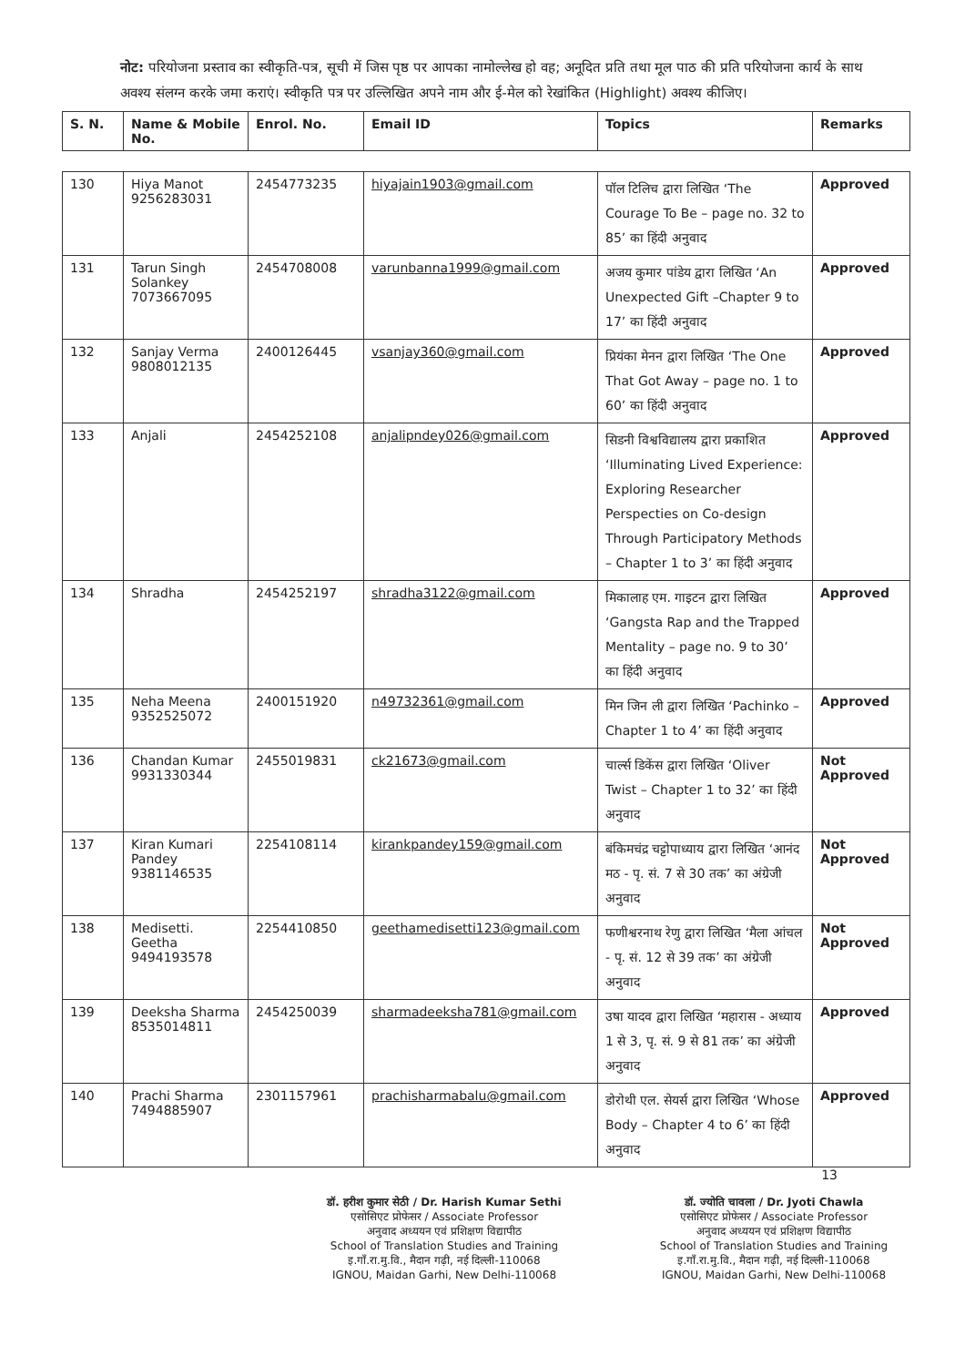नोट: परियोजना प्रस्ताव का स्वीकृति-पत्र, सूची में जिस पृष्ठ पर आपका नामोल्लेख हो वह; अनूदित प्रति तथा मूल पाठ की प्रति परियोजना कार्य के साथ अवश्य संलग्न करके जमा कराएं। स्वीकृति पत्र पर उल्लिखित अपने नाम और ई-मेल को रेखांकित (Highlight) अवश्य कीजिए।
| S. N. | Name & Mobile No. | Enrol. No. | Email ID | Topics | Remarks |
| --- | --- | --- | --- | --- | --- |
| 130 | Hiya Manot 9256283031 | 2454773235 | hiyajain1903@gmail.com | पॉल टिलिच द्वारा लिखित ‘The Courage To Be – page no. 32 to 85’ का हिंदी अनुवाद | Approved |
| 131 | Tarun Singh Solankey 7073667095 | 2454708008 | varunbanna1999@gmail.com | अजय कुमार पांडेय द्वारा लिखित ‘An Unexpected Gift –Chapter 9 to 17’ का हिंदी अनुवाद | Approved |
| 132 | Sanjay Verma 9808012135 | 2400126445 | vsanjay360@gmail.com | प्रियंका मेनन द्वारा लिखित ‘The One That Got Away – page no. 1 to 60’ का हिंदी अनुवाद | Approved |
| 133 | Anjali | 2454252108 | anjalipndey026@gmail.com | सिडनी विश्वविद्यालय द्वारा प्रकाशित ‘Illuminating Lived Experience: Exploring Researcher Perspecties on Co-design Through Participatory Methods – Chapter 1 to 3’ का हिंदी अनुवाद | Approved |
| 134 | Shradha | 2454252197 | shradha3122@gmail.com | मिकालाह एम. गाइटन द्वारा लिखित ‘Gangsta Rap and the Trapped Mentality – page no. 9 to 30’ का हिंदी अनुवाद | Approved |
| 135 | Neha Meena 9352525072 | 2400151920 | n49732361@gmail.com | मिन जिन ली द्वारा लिखित ‘Pachinko – Chapter 1 to 4’ का हिंदी अनुवाद | Approved |
| 136 | Chandan Kumar 9931330344 | 2455019831 | ck21673@gmail.com | चार्ल्स डिकेंस द्वारा लिखित ‘Oliver Twist – Chapter 1 to 32’ का हिंदी अनुवाद | Not Approved |
| 137 | Kiran Kumari Pandey 9381146535 | 2254108114 | kirankpandey159@gmail.com | बंकिमचंद्र चट्टोपाध्याय द्वारा लिखित ‘आनंद मठ - पृ. सं. 7 से 30 तक’ का अंग्रेजी अनुवाद | Not Approved |
| 138 | Medisetti. Geetha 9494193578 | 2254410850 | geethamedisetti123@gmail.com | फणीश्वरनाथ रेणु द्वारा लिखित ‘मैला आंचल - पृ. सं. 12 से 39 तक’ का अंग्रेजी अनुवाद | Not Approved |
| 139 | Deeksha Sharma 8535014811 | 2454250039 | sharmadeeksha781@gmail.com | उषा यादव द्वारा लिखित ‘महारास - अध्याय 1 से 3, पृ. सं. 9 से 81 तक’ का अंग्रेजी अनुवाद | Approved |
| 140 | Prachi Sharma 7494885907 | 2301157961 | prachisharmabalu@gmail.com | डोरोथी एल. सेयर्स द्वारा लिखित ‘Whose Body – Chapter 4 to 6’ का हिंदी अनुवाद | Approved |
13
डॉ. हरीश कुमार सेठी / Dr. Harish Kumar Sethi
एसोसिएट प्रोफेसर / Associate Professor
अनुवाद अध्ययन एवं प्रशिक्षण विद्यापीठ
School of Translation Studies and Training
इ.गाँ.रा.मु.वि., मैदान गढ़ी, नई दिल्ली-110068
IGNOU, Maidan Garhi, New Delhi-110068
डॉ. ज्योति चावला / Dr. Jyoti Chawla
एसोसिएट प्रोफेसर / Associate Professor
अनुवाद अध्ययन एवं प्रशिक्षण विद्यापीठ
School of Translation Studies and Training
इ.गाँ.रा.मु.वि., मैदान गढ़ी, नई दिल्ली-110068
IGNOU, Maidan Garhi, New Delhi-110068